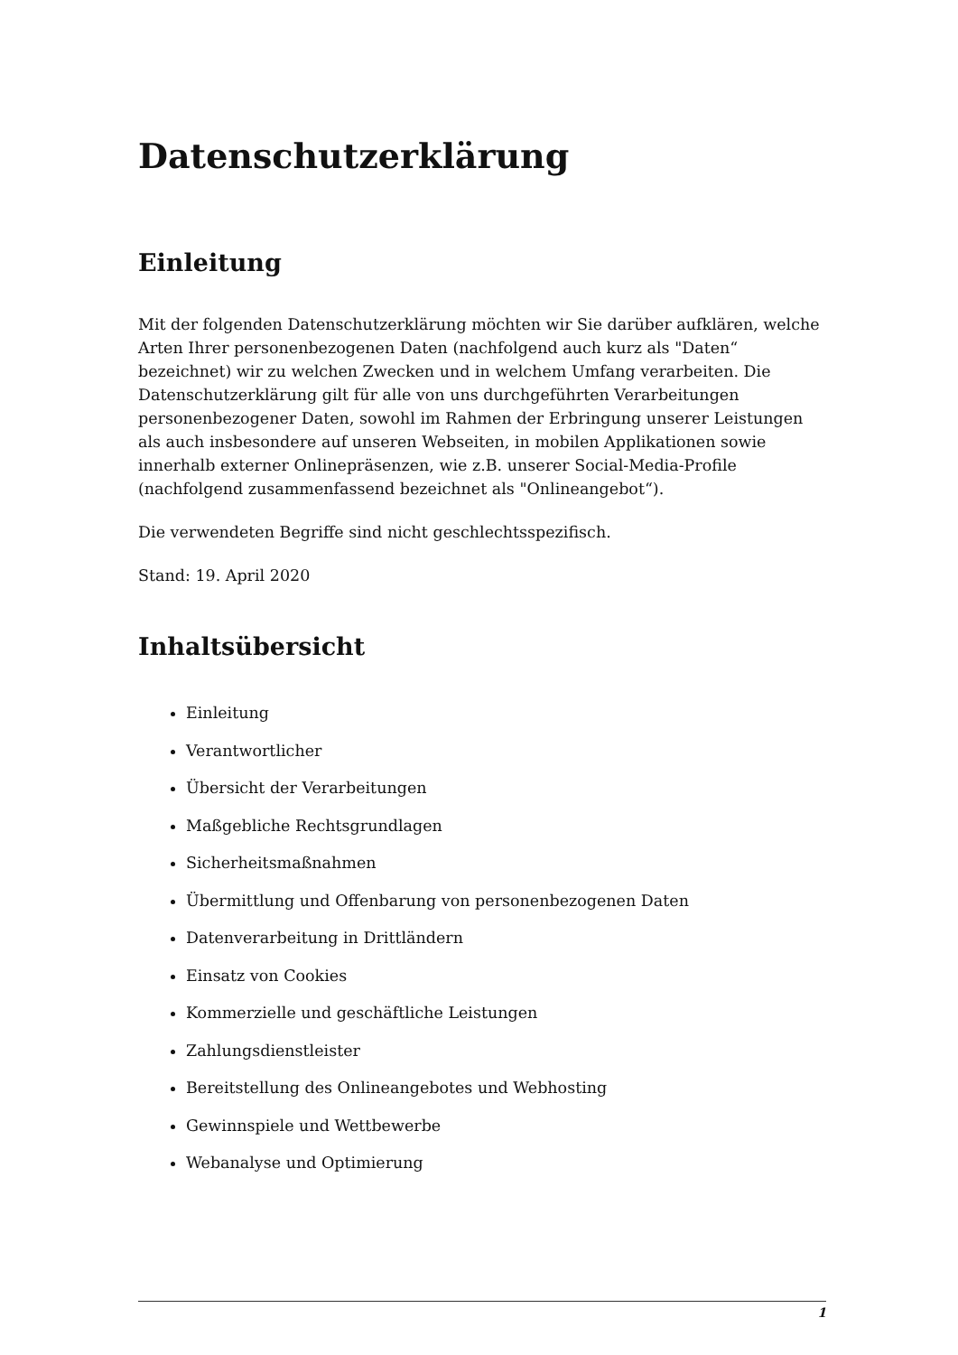Datenschutzerklärung
Einleitung
Mit der folgenden Datenschutzerklärung möchten wir Sie darüber aufklären, welche Arten Ihrer personenbezogenen Daten (nachfolgend auch kurz als "Daten“ bezeichnet) wir zu welchen Zwecken und in welchem Umfang verarbeiten. Die Datenschutzerklärung gilt für alle von uns durchgeführten Verarbeitungen personenbezogener Daten, sowohl im Rahmen der Erbringung unserer Leistungen als auch insbesondere auf unseren Webseiten, in mobilen Applikationen sowie innerhalb externer Onlinepräsenzen, wie z.B. unserer Social-Media-Profile (nachfolgend zusammenfassend bezeichnet als "Onlineangebot“).
Die verwendeten Begriffe sind nicht geschlechtsspezifisch.
Stand: 19. April 2020
Inhaltsübersicht
Einleitung
Verantwortlicher
Übersicht der Verarbeitungen
Maßgebliche Rechtsgrundlagen
Sicherheitsmaßnahmen
Übermittlung und Offenbarung von personenbezogenen Daten
Datenverarbeitung in Drittländern
Einsatz von Cookies
Kommerzielle und geschäftliche Leistungen
Zahlungsdienstleister
Bereitstellung des Onlineangebotes und Webhosting
Gewinnspiele und Wettbewerbe
Webanalyse und Optimierung
1